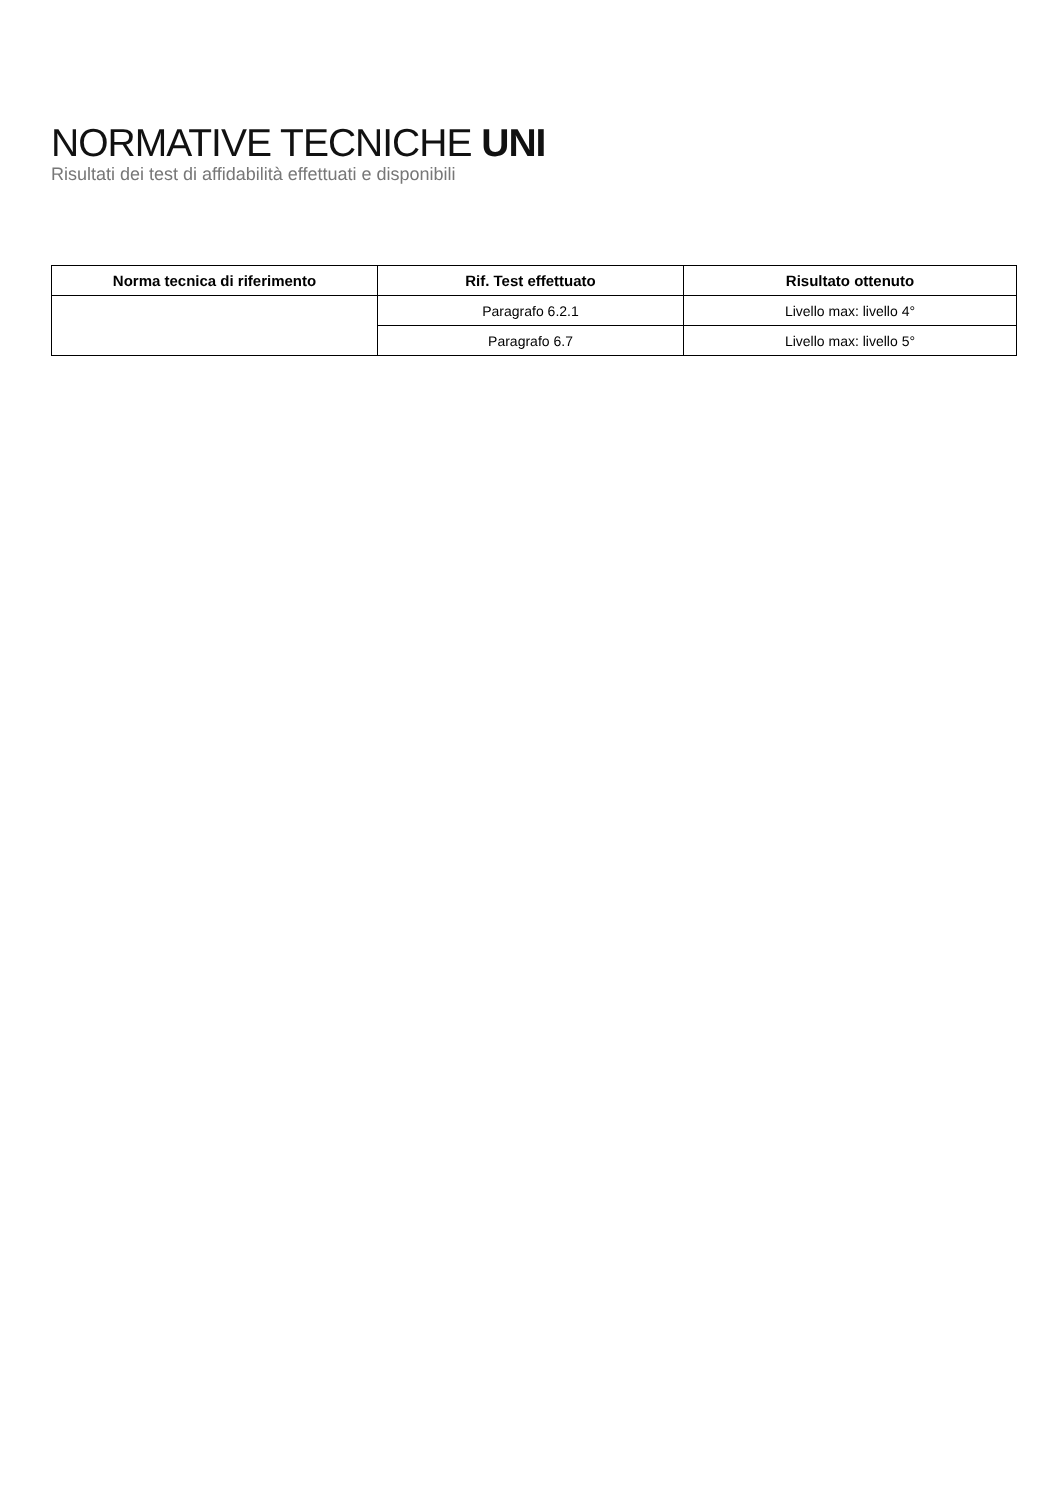NORMATIVE TECNICHE UNI
Risultati dei test di affidabilità effettuati e disponibili
| Norma tecnica di riferimento | Rif. Test effettuato | Risultato ottenuto |
| --- | --- | --- |
| | Paragrafo 6.2.1 | Livello max: livello 4° |
| | Paragrafo 6.7 | Livello max: livello 5° |